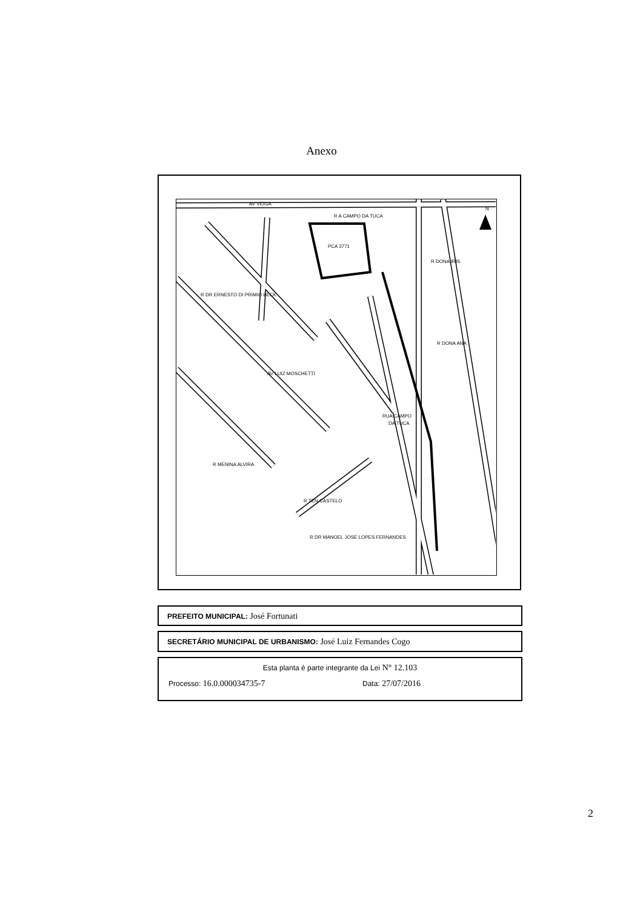Anexo
PCA 3771
RUA CAMPO
DA TUCA
AV VEIGA
R A CAMPO DA TUCA
R DONA IRIS
R DONA ANA
R DR MANOEL JOSE LOPES FERNANDES
R TEN CASTELO
R MENINA ALVIRA
AV LUIZ MOSCHETTI
R DR ERNESTO DI PRIMIO BECK
N
PREFEITO MUNICIPAL: José Fortunati
SECRETÁRIO MUNICIPAL DE URBANISMO: José Luiz Fernandes Cogo
Esta planta é parte integrante da Lei N° 12.103
Processo: 16.0.000034735-7
Data: 27/07/2016
2